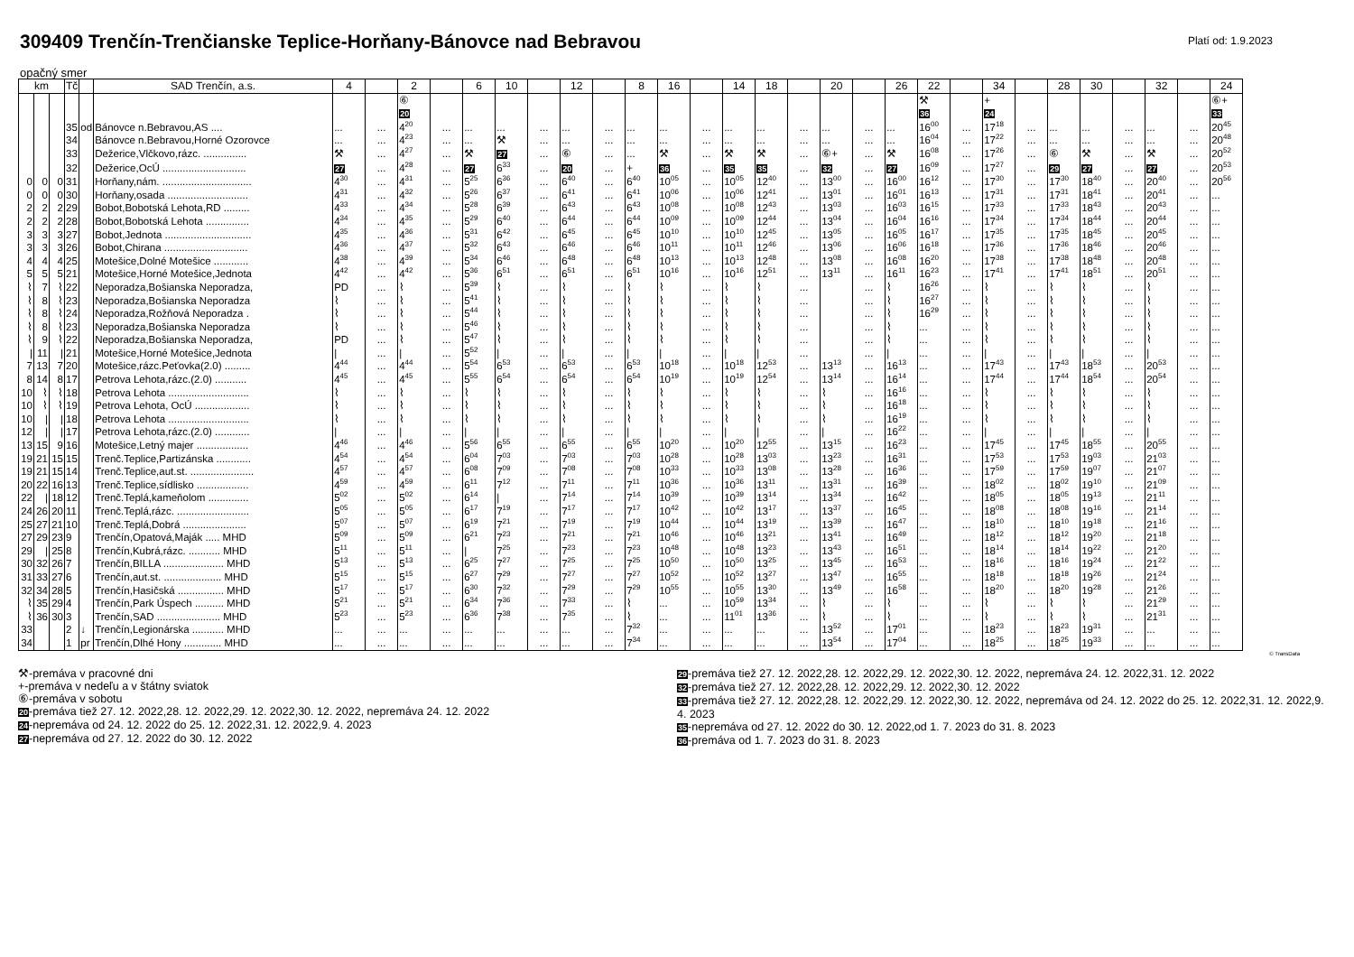309409 Trenčín-Trenčianske Teplice-Horňany-Bánovce nad Bebravou
Platí od: 1.9.2023
opačný smer
| km | | | Tč | | SAD Trenčín, a.s. | 4 | | 2 | | 6 | 10 | | 12 | | 8 | 16 | | 14 | 18 | | 20 | | 26 | 22 | | 34 | | 28 | 30 | | 32 | | 24 |
| --- | --- | --- | --- | --- | --- | --- | --- | --- | --- | --- | --- | --- | --- | --- | --- | --- | --- | --- | --- | --- | --- | --- | --- | --- | --- | --- | --- | --- | --- | --- | --- | --- | --- |
| | | | | | | | | ⑥ | | | | | | | | | | | | | | | | ⚒ | | + | | | | | | | ⑥+ |
| | | | | | | | | 20 | | | | | | | | | | | | | | | | 36 | | 24 | | | | | | | 33 |
| | | | 35 | od | Bánovce n.Bebravou,AS .... | ... | ... | 4<sup>20</sup> | ... | ... | ... | ... | ... | ... | ... | ... | ... | ... | ... | ... | ... | ... | ... | 16<sup>00</sup> | ... | 17<sup>18</sup> | ... | ... | ... | ... | ... | ... | 20<sup>45</sup> |
| | | | 34 | | Bánovce n.Bebravou,Horné Ozorovce | ... | ... | 4<sup>23</sup> | ... | ... | ⚒ | ... | ... | ... | ... | ... | ... | ... | ... | ... | ... | ... | ... | 16<sup>04</sup> | ... | 17<sup>22</sup> | ... | ... | ... | ... | ... | ... | 20<sup>48</sup> |
| | | | 33 | | Dežerice,Vlčkovo,rázc. ............... | ⚒ | ... | 4<sup>27</sup> | ... | ⚒ | 27 | ... | ⑥ | ... | ... | ⚒ | ... | ⚒ | ⚒ | ... | ⑥+ | ... | ⚒ | 16<sup>08</sup> | ... | 17<sup>26</sup> | ... | ⑥ | ⚒ | ... | ⚒ | ... | 20<sup>52</sup> |
| | | | 32 | | Dežerice,OcÚ ............................. | 27 | ... | 4<sup>28</sup> | ... | 27 | 6<sup>33</sup> | ... | 20 | ... | + | 36 | ... | 35 | 35 | ... | 32 | ... | 27 | 16<sup>09</sup> | ... | 17<sup>27</sup> | ... | 29 | 27 | ... | 27 | ... | 20<sup>53</sup> |
| 0 | 0 | 0 | 31 | | Horňany,nám. ............................... | 4<sup>30</sup> | ... | 4<sup>31</sup> | ... | 5<sup>25</sup> | 6<sup>36</sup> | ... | 6<sup>40</sup> | ... | 6<sup>40</sup> | 10<sup>05</sup> | ... | 10<sup>05</sup> | 12<sup>40</sup> | ... | 13<sup>00</sup> | ... | 16<sup>00</sup> | 16<sup>12</sup> | ... | 17<sup>30</sup> | ... | 17<sup>30</sup> | 18<sup>40</sup> | ... | 20<sup>40</sup> | ... | 20<sup>56</sup> |
| 0 | 0 | 0 | 30 | | Horňany,osada ............................ | 4<sup>31</sup> | ... | 4<sup>32</sup> | ... | 5<sup>26</sup> | 6<sup>37</sup> | ... | 6<sup>41</sup> | ... | 6<sup>41</sup> | 10<sup>06</sup> | ... | 10<sup>06</sup> | 12<sup>41</sup> | ... | 13<sup>01</sup> | ... | 16<sup>01</sup> | 16<sup>13</sup> | ... | 17<sup>31</sup> | ... | 17<sup>31</sup> | 18<sup>41</sup> | ... | 20<sup>41</sup> | ... | ... |
| 2 | 2 | 2 | 29 | | Bobot,Bobotská Lehota,RD ......... | 4<sup>33</sup> | ... | 4<sup>34</sup> | ... | 5<sup>28</sup> | 6<sup>39</sup> | ... | 6<sup>43</sup> | ... | 6<sup>43</sup> | 10<sup>08</sup> | ... | 10<sup>08</sup> | 12<sup>43</sup> | ... | 13<sup>03</sup> | ... | 16<sup>03</sup> | 16<sup>15</sup> | ... | 17<sup>33</sup> | ... | 17<sup>33</sup> | 18<sup>43</sup> | ... | 20<sup>43</sup> | ... | ... |
| 2 | 2 | 2 | 28 | | Bobot,Bobotská Lehota ............... | 4<sup>34</sup> | ... | 4<sup>35</sup> | ... | 5<sup>29</sup> | 6<sup>40</sup> | ... | 6<sup>44</sup> | ... | 6<sup>44</sup> | 10<sup>09</sup> | ... | 10<sup>09</sup> | 12<sup>44</sup> | ... | 13<sup>04</sup> | ... | 16<sup>04</sup> | 16<sup>16</sup> | ... | 17<sup>34</sup> | ... | 17<sup>34</sup> | 18<sup>44</sup> | ... | 20<sup>44</sup> | ... | ... |
| 3 | 3 | 3 | 27 | | Bobot,Jednota .............................. | 4<sup>35</sup> | ... | 4<sup>36</sup> | ... | 5<sup>31</sup> | 6<sup>42</sup> | ... | 6<sup>45</sup> | ... | 6<sup>45</sup> | 10<sup>10</sup> | ... | 10<sup>10</sup> | 12<sup>45</sup> | ... | 13<sup>05</sup> | ... | 16<sup>05</sup> | 16<sup>17</sup> | ... | 17<sup>35</sup> | ... | 17<sup>35</sup> | 18<sup>45</sup> | ... | 20<sup>45</sup> | ... | ... |
| 3 | 3 | 3 | 26 | | Bobot,Chirana ............................. | 4<sup>36</sup> | ... | 4<sup>37</sup> | ... | 5<sup>32</sup> | 6<sup>43</sup> | ... | 6<sup>46</sup> | ... | 6<sup>46</sup> | 10<sup>11</sup> | ... | 10<sup>11</sup> | 12<sup>46</sup> | ... | 13<sup>06</sup> | ... | 16<sup>06</sup> | 16<sup>18</sup> | ... | 17<sup>36</sup> | ... | 17<sup>36</sup> | 18<sup>46</sup> | ... | 20<sup>46</sup> | ... | ... |
| 4 | 4 | 4 | 25 | | Motešice,Dolné Motešice ............ | 4<sup>38</sup> | ... | 4<sup>39</sup> | ... | 5<sup>34</sup> | 6<sup>46</sup> | ... | 6<sup>48</sup> | ... | 6<sup>48</sup> | 10<sup>13</sup> | ... | 10<sup>13</sup> | 12<sup>48</sup> | ... | 13<sup>08</sup> | ... | 16<sup>08</sup> | 16<sup>20</sup> | ... | 17<sup>38</sup> | ... | 17<sup>38</sup> | 18<sup>48</sup> | ... | 20<sup>48</sup> | ... | ... |
| 5 | 5 | 5 | 21 | | Motešice,Horné Motešice,Jednota | 4<sup>42</sup> | ... | 4<sup>42</sup> | ... | 5<sup>36</sup> | 6<sup>51</sup> | ... | 6<sup>51</sup> | ... | 6<sup>51</sup> | 10<sup>16</sup> | ... | 10<sup>16</sup> | 12<sup>51</sup> | ... | 13<sup>11</sup> | ... | 16<sup>11</sup> | 16<sup>23</sup> | ... | 17<sup>41</sup> | ... | 17<sup>41</sup> | 18<sup>51</sup> | ... | 20<sup>51</sup> | ... | ... |
| ⌇ | 7 | ⌇ | 22 | | Neporadza,Bošianska Neporadza, | PD | ... | ⌇ | ... | 5<sup>39</sup> | ⌇ | ... | ⌇ | ... | ⌇ | ⌇ | ... | ⌇ | ⌇ | ... | | ... | ⌇ | 16<sup>26</sup> | ... | ⌇ | ... | ⌇ | ⌇ | ... | ⌇ | ... | ... |
| ⌇ | 8 | ⌇ | 23 | | Neporadza,Bošianska Neporadza | ⌇ | ... | ⌇ | ... | 5<sup>41</sup> | ⌇ | ... | ⌇ | ... | ⌇ | ⌇ | ... | ⌇ | ⌇ | ... | | ... | ⌇ | 16<sup>27</sup> | ... | ⌇ | ... | ⌇ | ⌇ | ... | ⌇ | ... | ... |
| ⌇ | 8 | ⌇ | 24 | | Neporadza,Rožňová Neporadza . | ⌇ | ... | ⌇ | ... | 5<sup>44</sup> | ⌇ | ... | ⌇ | ... | ⌇ | ⌇ | ... | ⌇ | ⌇ | ... | | ... | ⌇ | 16<sup>29</sup> | ... | ⌇ | ... | ⌇ | ⌇ | ... | ⌇ | ... | ... |
| ⌇ | 8 | ⌇ | 23 | | Neporadza,Bošianska Neporadza | ⌇ | ... | ⌇ | ... | 5<sup>46</sup> | ⌇ | ... | ⌇ | ... | ⌇ | ⌇ | ... | ⌇ | ⌇ | ... | | ... | ⌇ | ... | ... | ⌇ | ... | ⌇ | ⌇ | ... | ⌇ | ... | ... |
| ⌇ | 9 | ⌇ | 22 | | Neporadza,Bošianska Neporadza, | PD | ... | ⌇ | ... | 5<sup>47</sup> | ⌇ | ... | ⌇ | ... | ⌇ | ⌇ | ... | ⌇ | ⌇ | ... | | ... | ⌇ | ... | ... | ⌇ | ... | ⌇ | ⌇ | ... | ⌇ | ... | ... |
| / | 11 | / | 21 | | Motešice,Horné Motešice,Jednota | / | ... | / | ... | 5<sup>52</sup> | / | ... | / | ... | / | / | ... | / | / | ... | | ... | / | ... | ... | / | ... | / | / | ... | / | ... | ... |
| 7 | 13 | 7 | 20 | | Motešice,rázc.Peťovka(2.0) ......... | 4<sup>44</sup> | ... | 4<sup>44</sup> | ... | 5<sup>54</sup> | 6<sup>53</sup> | ... | 6<sup>53</sup> | ... | 6<sup>53</sup> | 10<sup>18</sup> | ... | 10<sup>18</sup> | 12<sup>53</sup> | ... | 13<sup>13</sup> | ... | 16<sup>13</sup> | ... | ... | 17<sup>43</sup> | ... | 17<sup>43</sup> | 18<sup>53</sup> | ... | 20<sup>53</sup> | ... | ... |
| 8 | 14 | 8 | 17 | | Petrova Lehota,rázc.(2.0) ........... | 4<sup>45</sup> | ... | 4<sup>45</sup> | ... | 5<sup>55</sup> | 6<sup>54</sup> | ... | 6<sup>54</sup> | ... | 6<sup>54</sup> | 10<sup>19</sup> | ... | 10<sup>19</sup> | 12<sup>54</sup> | ... | 13<sup>14</sup> | ... | 16<sup>14</sup> | ... | ... | 17<sup>44</sup> | ... | 17<sup>44</sup> | 18<sup>54</sup> | ... | 20<sup>54</sup> | ... | ... |
| 10 | ⌇ | ⌇ | 18 | | Petrova Lehota ............................ | ⌇ | ... | ⌇ | ... | ⌇ | ⌇ | ... | ⌇ | ... | ⌇ | ⌇ | ... | ⌇ | ⌇ | ... | ⌇ | ... | 16<sup>16</sup> | ... | ... | ⌇ | ... | ⌇ | ⌇ | ... | ⌇ | ... | ... |
| 10 | ⌇ | ⌇ | 19 | | Petrova Lehota, OcÚ ................... | ⌇ | ... | ⌇ | ... | ⌇ | ⌇ | ... | ⌇ | ... | ⌇ | ⌇ | ... | ⌇ | ⌇ | ... | ⌇ | ... | 16<sup>18</sup> | ... | ... | ⌇ | ... | ⌇ | ⌇ | ... | ⌇ | ... | ... |
| 10 | / | / | 18 | | Petrova Lehota ............................ | ⌇ | ... | ⌇ | ... | ⌇ | ⌇ | ... | ⌇ | ... | ⌇ | ⌇ | ... | ⌇ | ⌇ | ... | ⌇ | ... | 16<sup>19</sup> | ... | ... | ⌇ | ... | ⌇ | ⌇ | ... | ⌇ | ... | ... |
| 12 | / | / | 17 | | Petrova Lehota,rázc.(2.0) ............ | / | ... | / | ... | / | / | ... | / | ... | / | / | ... | / | / | ... | / | ... | 16<sup>22</sup> | ... | ... | / | ... | / | / | ... | / | ... | ... |
| 13 | 15 | 9 | 16 | | Motešice,Letný majer .................. | 4<sup>46</sup> | ... | 4<sup>46</sup> | ... | 5<sup>56</sup> | 6<sup>55</sup> | ... | 6<sup>55</sup> | ... | 6<sup>55</sup> | 10<sup>20</sup> | ... | 10<sup>20</sup> | 12<sup>55</sup> | ... | 13<sup>15</sup> | ... | 16<sup>23</sup> | ... | ... | 17<sup>45</sup> | ... | 17<sup>45</sup> | 18<sup>55</sup> | ... | 20<sup>55</sup> | ... | ... |
| 19 | 21 | 15 | 15 | | Trenč.Teplice,Partizánska ............ | 4<sup>54</sup> | ... | 4<sup>54</sup> | ... | 6<sup>04</sup> | 7<sup>03</sup> | ... | 7<sup>03</sup> | ... | 7<sup>03</sup> | 10<sup>28</sup> | ... | 10<sup>28</sup> | 13<sup>03</sup> | ... | 13<sup>23</sup> | ... | 16<sup>31</sup> | ... | ... | 17<sup>53</sup> | ... | 17<sup>53</sup> | 19<sup>03</sup> | ... | 21<sup>03</sup> | ... | ... |
| 19 | 21 | 15 | 14 | | Trenč.Teplice,aut.st. ...................... | 4<sup>57</sup> | ... | 4<sup>57</sup> | ... | 6<sup>08</sup> | 7<sup>09</sup> | ... | 7<sup>08</sup> | ... | 7<sup>08</sup> | 10<sup>33</sup> | ... | 10<sup>33</sup> | 13<sup>08</sup> | ... | 13<sup>28</sup> | ... | 16<sup>36</sup> | ... | ... | 17<sup>59</sup> | ... | 17<sup>59</sup> | 19<sup>07</sup> | ... | 21<sup>07</sup> | ... | ... |
| 20 | 22 | 16 | 13 | | Trenč.Teplice,sídlisko .................. | 4<sup>59</sup> | ... | 4<sup>59</sup> | ... | 6<sup>11</sup> | 7<sup>12</sup> | ... | 7<sup>11</sup> | ... | 7<sup>11</sup> | 10<sup>36</sup> | ... | 10<sup>36</sup> | 13<sup>11</sup> | ... | 13<sup>31</sup> | ... | 16<sup>39</sup> | ... | ... | 18<sup>02</sup> | ... | 18<sup>02</sup> | 19<sup>10</sup> | ... | 21<sup>09</sup> | ... | ... |
| 22 | / | 18 | 12 | | Trenč.Teplá,kameňolom .............. | 5<sup>02</sup> | ... | 5<sup>02</sup> | ... | 6<sup>14</sup> | / | ... | 7<sup>14</sup> | ... | 7<sup>14</sup> | 10<sup>39</sup> | ... | 10<sup>39</sup> | 13<sup>14</sup> | ... | 13<sup>34</sup> | ... | 16<sup>42</sup> | ... | ... | 18<sup>05</sup> | ... | 18<sup>05</sup> | 19<sup>13</sup> | ... | 21<sup>11</sup> | ... | ... |
| 24 | 26 | 20 | 11 | | Trenč.Teplá,rázc. ......................... | 5<sup>05</sup> | ... | 5<sup>05</sup> | ... | 6<sup>17</sup> | 7<sup>19</sup> | ... | 7<sup>17</sup> | ... | 7<sup>17</sup> | 10<sup>42</sup> | ... | 10<sup>42</sup> | 13<sup>17</sup> | ... | 13<sup>37</sup> | ... | 16<sup>45</sup> | ... | ... | 18<sup>08</sup> | ... | 18<sup>08</sup> | 19<sup>16</sup> | ... | 21<sup>14</sup> | ... | ... |
| 25 | 27 | 21 | 10 | | Trenč.Teplá,Dobrá ...................... | 5<sup>07</sup> | ... | 5<sup>07</sup> | ... | 6<sup>19</sup> | 7<sup>21</sup> | ... | 7<sup>19</sup> | ... | 7<sup>19</sup> | 10<sup>44</sup> | ... | 10<sup>44</sup> | 13<sup>19</sup> | ... | 13<sup>39</sup> | ... | 16<sup>47</sup> | ... | ... | 18<sup>10</sup> | ... | 18<sup>10</sup> | 19<sup>18</sup> | ... | 21<sup>16</sup> | ... | ... |
| 27 | 29 | 23 | 9 | | Trenčín,Opatová,Maják ..... MHD | 5<sup>09</sup> | ... | 5<sup>09</sup> | ... | 6<sup>21</sup> | 7<sup>23</sup> | ... | 7<sup>21</sup> | ... | 7<sup>21</sup> | 10<sup>46</sup> | ... | 10<sup>46</sup> | 13<sup>21</sup> | ... | 13<sup>41</sup> | ... | 16<sup>49</sup> | ... | ... | 18<sup>12</sup> | ... | 18<sup>12</sup> | 19<sup>20</sup> | ... | 21<sup>18</sup> | ... | ... |
| 29 | / | 25 | 8 | | Trenčín,Kubrá,rázc. ........... MHD | 5<sup>11</sup> | ... | 5<sup>11</sup> | ... | / | 7<sup>25</sup> | ... | 7<sup>23</sup> | ... | 7<sup>23</sup> | 10<sup>48</sup> | ... | 10<sup>48</sup> | 13<sup>23</sup> | ... | 13<sup>43</sup> | ... | 16<sup>51</sup> | ... | ... | 18<sup>14</sup> | ... | 18<sup>14</sup> | 19<sup>22</sup> | ... | 21<sup>20</sup> | ... | ... |
| 30 | 32 | 26 | 7 | | Trenčín,BILLA ..................... MHD | 5<sup>13</sup> | ... | 5<sup>13</sup> | ... | 6<sup>25</sup> | 7<sup>27</sup> | ... | 7<sup>25</sup> | ... | 7<sup>25</sup> | 10<sup>50</sup> | ... | 10<sup>50</sup> | 13<sup>25</sup> | ... | 13<sup>45</sup> | ... | 16<sup>53</sup> | ... | ... | 18<sup>16</sup> | ... | 18<sup>16</sup> | 19<sup>24</sup> | ... | 21<sup>22</sup> | ... | ... |
| 31 | 33 | 27 | 6 | | Trenčín,aut.st. .................... MHD | 5<sup>15</sup> | ... | 5<sup>15</sup> | ... | 6<sup>27</sup> | 7<sup>29</sup> | ... | 7<sup>27</sup> | ... | 7<sup>27</sup> | 10<sup>52</sup> | ... | 10<sup>52</sup> | 13<sup>27</sup> | ... | 13<sup>47</sup> | ... | 16<sup>55</sup> | ... | ... | 18<sup>18</sup> | ... | 18<sup>18</sup> | 19<sup>26</sup> | ... | 21<sup>24</sup> | ... | ... |
| 32 | 34 | 28 | 5 | | Trenčín,Hasičská ................ MHD | 5<sup>17</sup> | ... | 5<sup>17</sup> | ... | 6<sup>30</sup> | 7<sup>32</sup> | ... | 7<sup>29</sup> | ... | 7<sup>29</sup> | 10<sup>55</sup> | ... | 10<sup>55</sup> | 13<sup>30</sup> | ... | 13<sup>49</sup> | ... | 16<sup>58</sup> | ... | ... | 18<sup>20</sup> | ... | 18<sup>20</sup> | 19<sup>28</sup> | ... | 21<sup>26</sup> | ... | ... |
| ⌇ | 35 | 29 | 4 | | Trenčín,Park Úspech .......... MHD | 5<sup>21</sup> | ... | 5<sup>21</sup> | ... | 6<sup>34</sup> | 7<sup>36</sup> | ... | 7<sup>33</sup> | ... | ⌇ | ... | ... | 10<sup>59</sup> | 13<sup>34</sup> | ... | ⌇ | ... | ⌇ | ... | ... | ⌇ | ... | ⌇ | ⌇ | ... | 21<sup>29</sup> | ... | ... |
| ⌇ | 36 | 30 | 3 | | Trenčín,SAD ...................... MHD | 5<sup>23</sup> | ... | 5<sup>23</sup> | ... | 6<sup>36</sup> | 7<sup>38</sup> | ... | 7<sup>35</sup> | ... | ⌇ | ... | ... | 11<sup>01</sup> | 13<sup>36</sup> | ... | ⌇ | ... | ⌇ | ... | ... | ⌇ | ... | ⌇ | ⌇ | ... | 21<sup>31</sup> | ... | ... |
| 33 | | | 2 | ↓ | Trenčín,Legionárska ........... MHD | ... | ... | ... | ... | ... | ... | ... | ... | ... | 7<sup>32</sup> | ... | ... | ... | ... | ... | 13<sup>52</sup> | ... | 17<sup>01</sup> | ... | ... | 18<sup>23</sup> | ... | 18<sup>23</sup> | 19<sup>31</sup> | ... | ... | ... | ... |
| 34 | | | 1 | pr | Trenčín,Dlhé Hony ............. MHD | ... | ... | ... | ... | ... | ... | ... | ... | ... | 7<sup>34</sup> | ... | ... | ... | ... | ... | 13<sup>54</sup> | ... | 17<sup>04</sup> | ... | ... | 18<sup>25</sup> | ... | 18<sup>25</sup> | 19<sup>33</sup> | ... | ... | ... | ... |
© TransData
⚒-premáva v pracovné dni
+-premáva v nedeľu a v štátny sviatok
⑥-premáva v sobotu
20-premáva tiež 27. 12. 2022,28. 12. 2022,29. 12. 2022,30. 12. 2022, nepremáva 24. 12. 2022
24-nepremáva od 24. 12. 2022 do 25. 12. 2022,31. 12. 2022,9. 4. 2023
27-nepremáva od 27. 12. 2022 do 30. 12. 2022
29-premáva tiež 27. 12. 2022,28. 12. 2022,29. 12. 2022,30. 12. 2022, nepremáva 24. 12. 2022,31. 12. 2022
32-premáva tiež 27. 12. 2022,28. 12. 2022,29. 12. 2022,30. 12. 2022
33-premáva tiež 27. 12. 2022,28. 12. 2022,29. 12. 2022,30. 12. 2022, nepremáva od 24. 12. 2022 do 25. 12. 2022,31. 12. 2022,9. 4. 2023
35-nepremáva od 27. 12. 2022 do 30. 12. 2022,od 1. 7. 2023 do 31. 8. 2023
36-premáva od 1. 7. 2023 do 31. 8. 2023